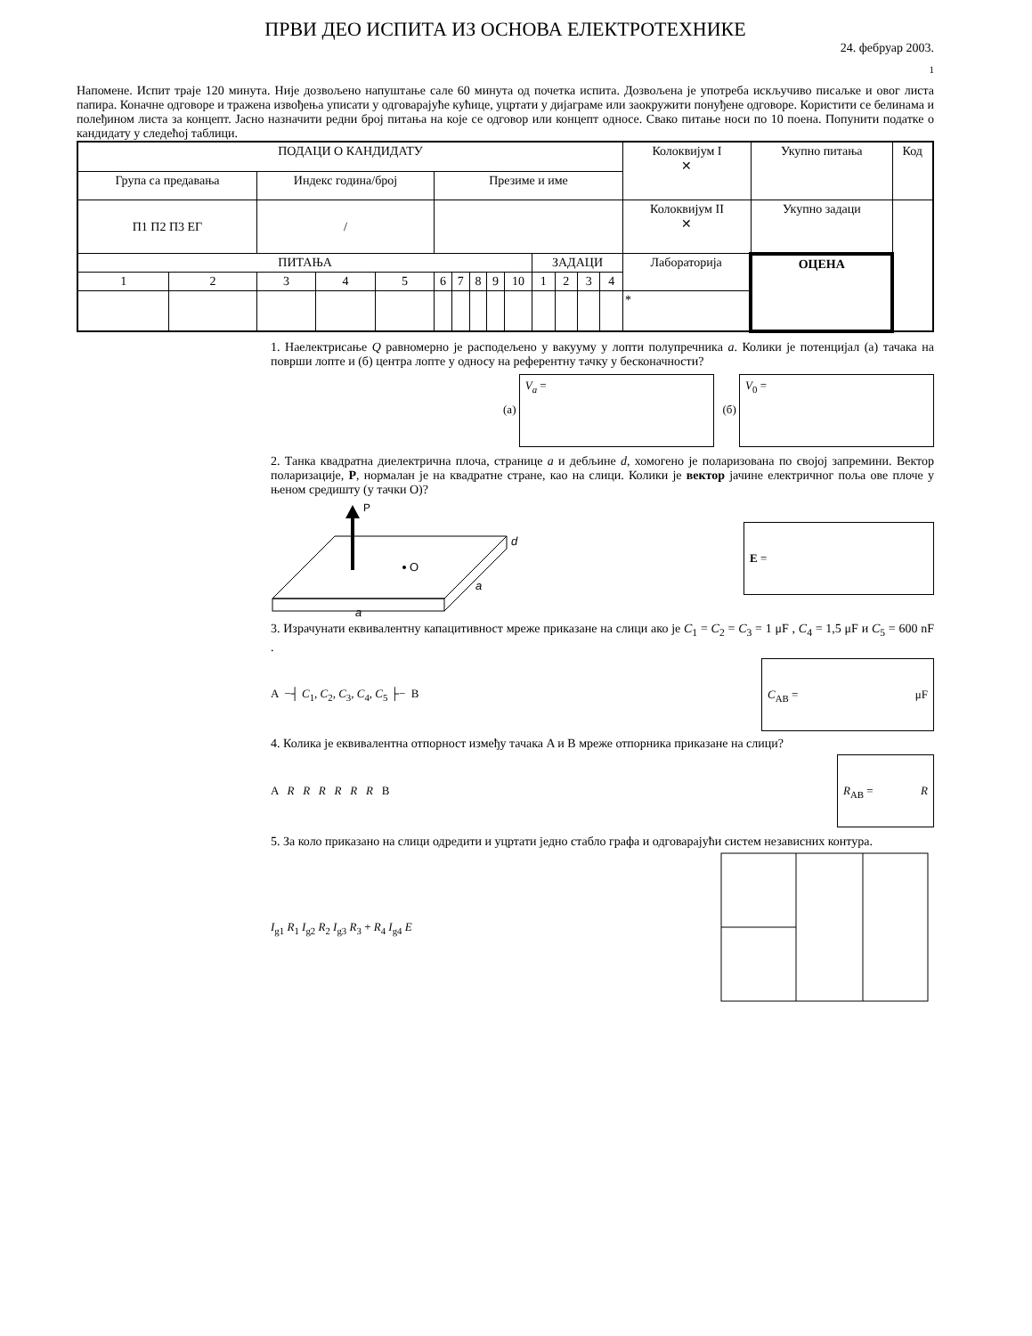ПРВИ ДЕО ИСПИТА ИЗ ОСНОВА ЕЛЕКТРОТЕХНИКЕ
24. фебруар 2003.
1
Напомене. Испит траје 120 минута. Није дозвољено напуштање сале 60 минута од почетка испита. Дозвољена је употреба искључиво писаљке и овог листа папира. Коначне одговоре и тражена извођења уписати у одговарајуће кућице, уцртати у дијаграме или заокружити понуђене одговоре. Користити се белинама и полеђином листа за концепт. Јасно назначити редни број питања на које се одговор или концепт односе. Свако питање носи по 10 поена. Попунити податке о кандидату у следећој таблици.
| ПОДАЦИ О КАНДИДАТУ | | | | | | | | | | | | | | Колоквијум I ✕ | Укупно питања | Код |
| Група са предавања | | Индекс година/број | | | Презиме и име | | | | | | | | | | | |
| П1 П2 П3 ЕГ | | / | | | | | | | | | | | | Колоквијум II ✕ | Укупно задаци | |
| ПИТАЊА | | | | | | | | | | ЗАДАЦИ | | | | Лабораторија | ОЦЕНА | |
| 1 | 2 | 3 | 4 | 5 | 6 | 7 | 8 | 9 | 10 | 1 | 2 | 3 | 4 | | | |
| | | | | | | | | | | | | | | * | | |
1. Наелектрисање Q равномерно је расподељено у вакууму у лопти полупречника a. Колики је потенцијал (а) тачака на површи лопте и (б) центра лопте у односу на референтну тачку у бесконачности?
(а) V<sub>a</sub> = (б) V<sub>0</sub> =
2. Танка квадратна диелектрична плоча, странице a и дебљине d, хомогено је поларизована по својој запремини. Вектор поларизације, P, нормалан је на квадратне стране, као на слици. Колики је вектор јачине електричног поља ове плоче у њеном средишту (у тачки О)?
P
O
d
a
a
E =
3. Израчунати еквивалентну капацитивност мреже приказане на слици ако је C<sub>1</sub> = C<sub>2</sub> = C<sub>3</sub> = 1 μF , C<sub>4</sub> = 1,5 μF и C<sub>5</sub> = 600 nF .
A −┤ C<sub>1</sub>, C<sub>2</sub>, C<sub>3</sub>, C<sub>4</sub>, C<sub>5</sub> ├− B C<sub>AB</sub> = μF
4. Колика је еквивалентна отпорност између тачака A и B мреже отпорника приказане на слици?
A R R R R R R B R<sub>AB</sub> = R
5. За коло приказано на слици одредити и уцртати једно стабло графа и одговарајући систем независних контура.
I<sub>g1</sub> R<sub>1</sub> I<sub>g2</sub> R<sub>2</sub> I<sub>g3</sub> R<sub>3</sub> + R<sub>4</sub> I<sub>g4</sub> E